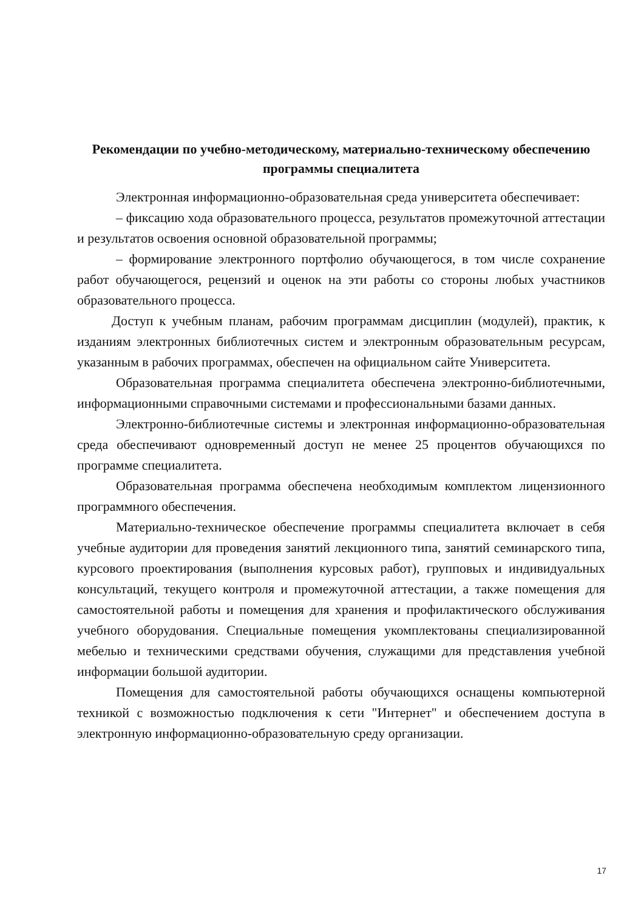Рекомендации по учебно-методическому, материально-техническому обеспечению программы специалитета
Электронная информационно-образовательная среда университета обеспечивает:
– фиксацию хода образовательного процесса, результатов промежуточной аттестации и результатов освоения основной образовательной программы;
– формирование электронного портфолио обучающегося, в том числе сохранение работ обучающегося, рецензий и оценок на эти работы со стороны любых участников образовательного процесса.
Доступ к учебным планам, рабочим программам дисциплин (модулей), практик, к изданиям электронных библиотечных систем и электронным образовательным ресурсам, указанным в рабочих программах, обеспечен на официальном сайте Университета.
Образовательная программа специалитета обеспечена электронно-библиотечными, информационными справочными системами и профессиональными базами данных.
Электронно-библиотечные системы и электронная информационно-образовательная среда обеспечивают одновременный доступ не менее 25 процентов обучающихся по программе специалитета.
Образовательная программа обеспечена необходимым комплектом лицензионного программного обеспечения.
Материально-техническое обеспечение программы специалитета включает в себя учебные аудитории для проведения занятий лекционного типа, занятий семинарского типа, курсового проектирования (выполнения курсовых работ), групповых и индивидуальных консультаций, текущего контроля и промежуточной аттестации, а также помещения для самостоятельной работы и помещения для хранения и профилактического обслуживания учебного оборудования. Специальные помещения укомплектованы специализированной мебелью и техническими средствами обучения, служащими для представления учебной информации большой аудитории.
Помещения для самостоятельной работы обучающихся оснащены компьютерной техникой с возможностью подключения к сети "Интернет" и обеспечением доступа в электронную информационно-образовательную среду организации.
17